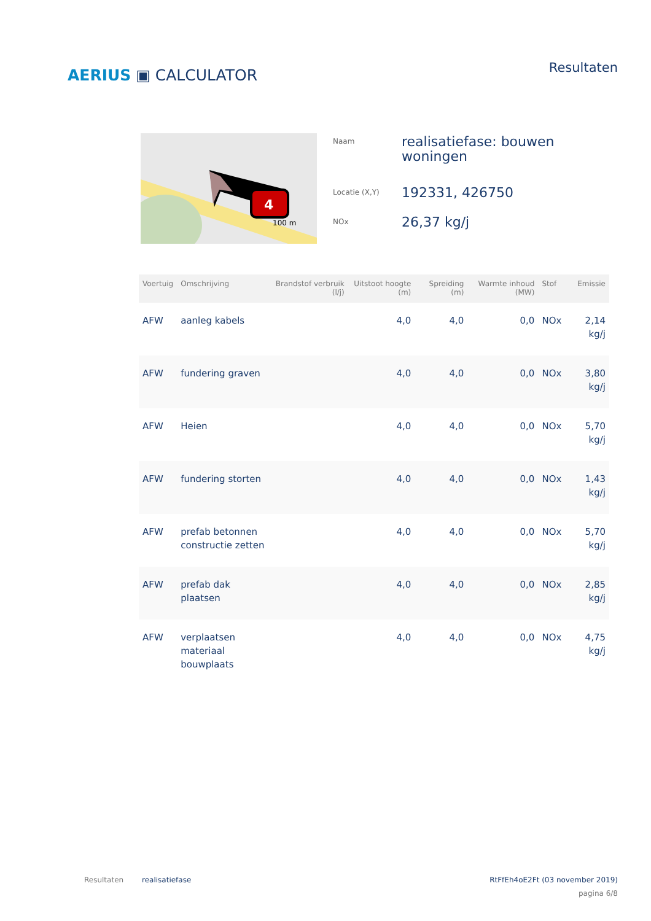AERIUS ▣ CALCULATOR
Resultaten
4
100 m
| Naam | realisatiefase: bouwen woningen |
| Locatie (X,Y) | 192331, 426750 |
| NOx | 26,37 kg/j |
| Voertuig | Omschrijving | Brandstof verbruik (l/j) | Uitstoot hoogte (m) | Spreiding (m) | Warmte inhoud (MW) | Stof | Emissie |
| --- | --- | --- | --- | --- | --- | --- | --- |
| AFW | aanleg kabels | | 4,0 | 4,0 | 0,0 | NOx | 2,14 kg/j |
| AFW | fundering graven | | 4,0 | 4,0 | 0,0 | NOx | 3,80 kg/j |
| AFW | Heien | | 4,0 | 4,0 | 0,0 | NOx | 5,70 kg/j |
| AFW | fundering storten | | 4,0 | 4,0 | 0,0 | NOx | 1,43 kg/j |
| AFW | prefab betonnen constructie zetten | | 4,0 | 4,0 | 0,0 | NOx | 5,70 kg/j |
| AFW | prefab dak plaatsen | | 4,0 | 4,0 | 0,0 | NOx | 2,85 kg/j |
| AFW | verplaatsen materiaal bouwplaats | | 4,0 | 4,0 | 0,0 | NOx | 4,75 kg/j |
Resultaten realisatiefase RtFfEh4oE2Ft (03 november 2019)
pagina 6/8